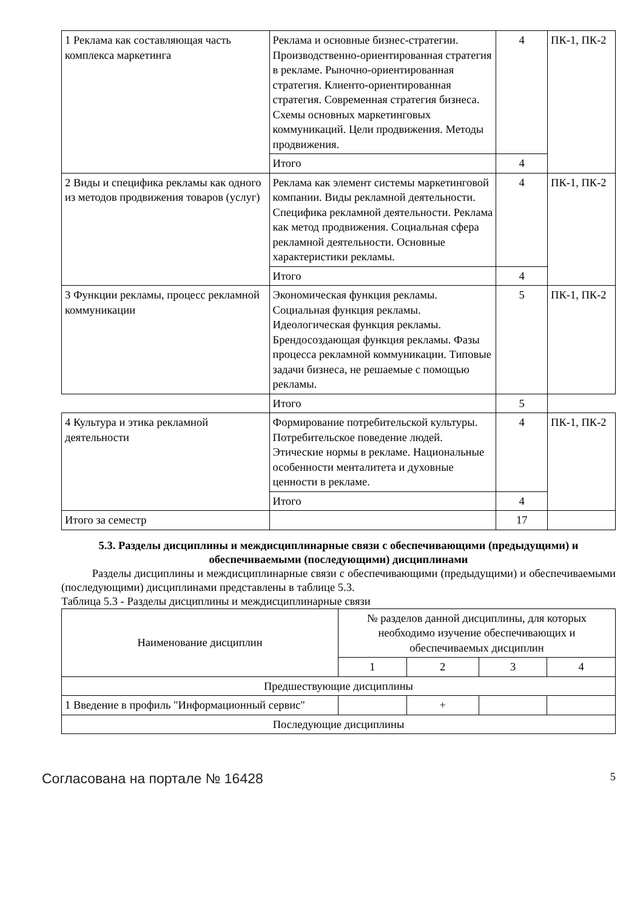| 1 Реклама как составляющая часть комплекса маркетинга | Реклама и основные бизнес-стратегии. Производственно-ориентированная стратегия в рекламе. Рыночно-ориентированная стратегия. Клиенто-ориентированная стратегия. Современная стратегия бизнеса. Схемы основных маркетинговых коммуникаций. Цели продвижения. Методы продвижения. | 4 | ПК-1, ПК-2 |
| | Итого | 4 | |
| 2 Виды и специфика рекламы как одного из методов продвижения товаров (услуг) | Реклама как элемент системы маркетинговой компании. Виды рекламной деятельности. Специфика рекламной деятельности. Реклама как метод продвижения. Социальная сфера рекламной деятельности. Основные характеристики рекламы. | 4 | ПК-1, ПК-2 |
| | Итого | 4 | |
| 3 Функции рекламы, процесс рекламной коммуникации | Экономическая функция рекламы. Социальная функция рекламы. Идеологическая функция рекламы. Брендосоздающая функция рекламы. Фазы процесса рекламной коммуникации. Типовые задачи бизнеса, не решаемые с помощью рекламы. | 5 | ПК-1, ПК-2 |
| | Итого | 5 | |
| 4 Культура и этика рекламной деятельности | Формирование потребительской культуры. Потребительское поведение людей. Этические нормы в рекламе. Национальные особенности менталитета и духовные ценности в рекламе. | 4 | ПК-1, ПК-2 |
| | Итого | 4 | |
| Итого за семестр | | 17 | |
5.3. Разделы дисциплины и междисциплинарные связи с обеспечивающими (предыдущими) и обеспечиваемыми (последующими) дисциплинами
Разделы дисциплины и междисциплинарные связи с обеспечивающими (предыдущими) и обеспечиваемыми (последующими) дисциплинами представлены в таблице 5.3.
Таблица 5.3 - Разделы дисциплины и междисциплинарные связи
| Наименование дисциплин | № разделов данной дисциплины, для которых необходимо изучение обеспечивающих и обеспечиваемых дисциплин | | | |
| --- | --- | --- | --- | --- |
| | 1 | 2 | 3 | 4 |
| Предшествующие дисциплины | | | | |
| 1 Введение в профиль "Информационный сервис" | | + | | |
| Последующие дисциплины | | | | |
Согласована на портале № 16428 5